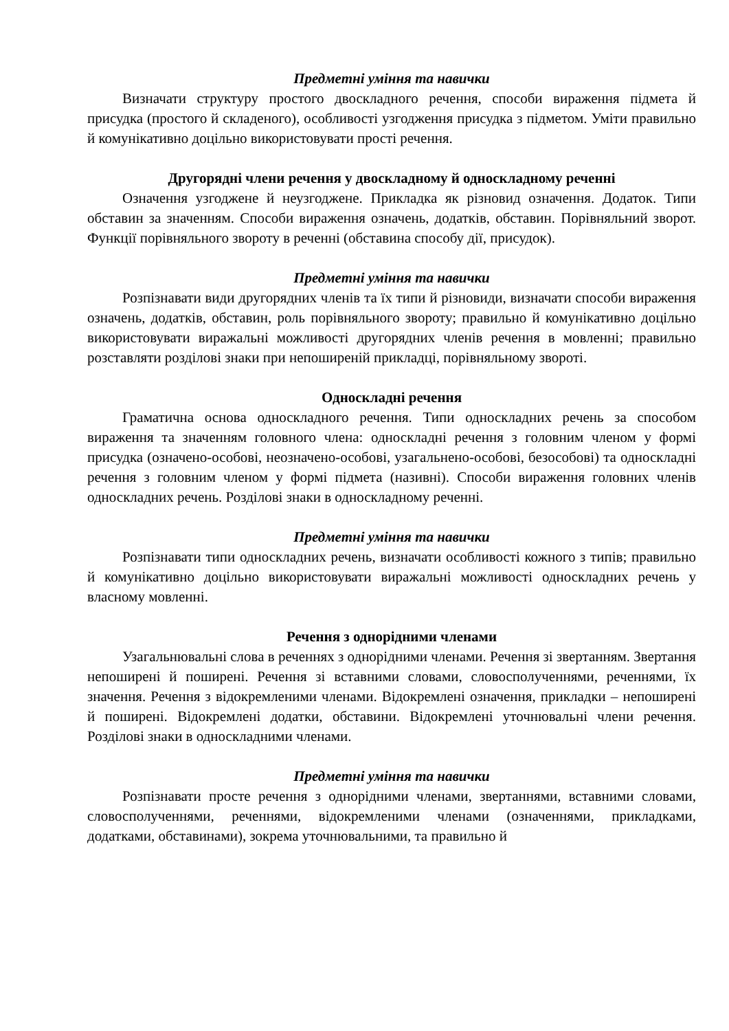Предметні уміння та навички
Визначати структуру простого двоскладного речення, способи вираження підмета й присудка (простого й складеного), особливості узгодження присудка з підметом. Уміти правильно й комунікативно доцільно використовувати прості речення.
Другорядні члени речення у двоскладному й односкладному реченні
Означення узгоджене й неузгоджене. Прикладка як різновид означення. Додаток. Типи обставин за значенням. Способи вираження означень, додатків, обставин. Порівняльний зворот. Функції порівняльного звороту в реченні (обставина способу дії, присудок).
Предметні уміння та навички
Розпізнавати види другорядних членів та їх типи й різновиди, визначати способи вираження означень, додатків, обставин, роль порівняльного звороту; правильно й комунікативно доцільно використовувати виражальні можливості другорядних членів речення в мовленні; правильно розставляти розділові знаки при непоширеній прикладці, порівняльному звороті.
Односкладні речення
Граматична основа односкладного речення. Типи односкладних речень за способом вираження та значенням головного члена: односкладні речення з головним членом у формі присудка (означено-особові, неозначено-особові, узагальнено-особові, безособові) та односкладні речення з головним членом у формі підмета (називні). Способи вираження головних членів односкладних речень. Розділові знаки в односкладному реченні.
Предметні уміння та навички
Розпізнавати типи односкладних речень, визначати особливості кожного з типів; правильно й комунікативно доцільно використовувати виражальні можливості односкладних речень у власному мовленні.
Речення з однорідними членами
Узагальнювальні слова в реченнях з однорідними членами. Речення зі звертанням. Звертання непоширені й поширені. Речення зі вставними словами, словосполученнями, реченнями, їх значення. Речення з відокремленими членами. Відокремлені означення, прикладки – непоширені й поширені. Відокремлені додатки, обставини. Відокремлені уточнювальні члени речення. Розділові знаки в односкладними членами.
Предметні уміння та навички
Розпізнавати просте речення з однорідними членами, звертаннями, вставними словами, словосполученнями, реченнями, відокремленими членами (означеннями, прикладками, додатками, обставинами), зокрема уточнювальними, та правильно й